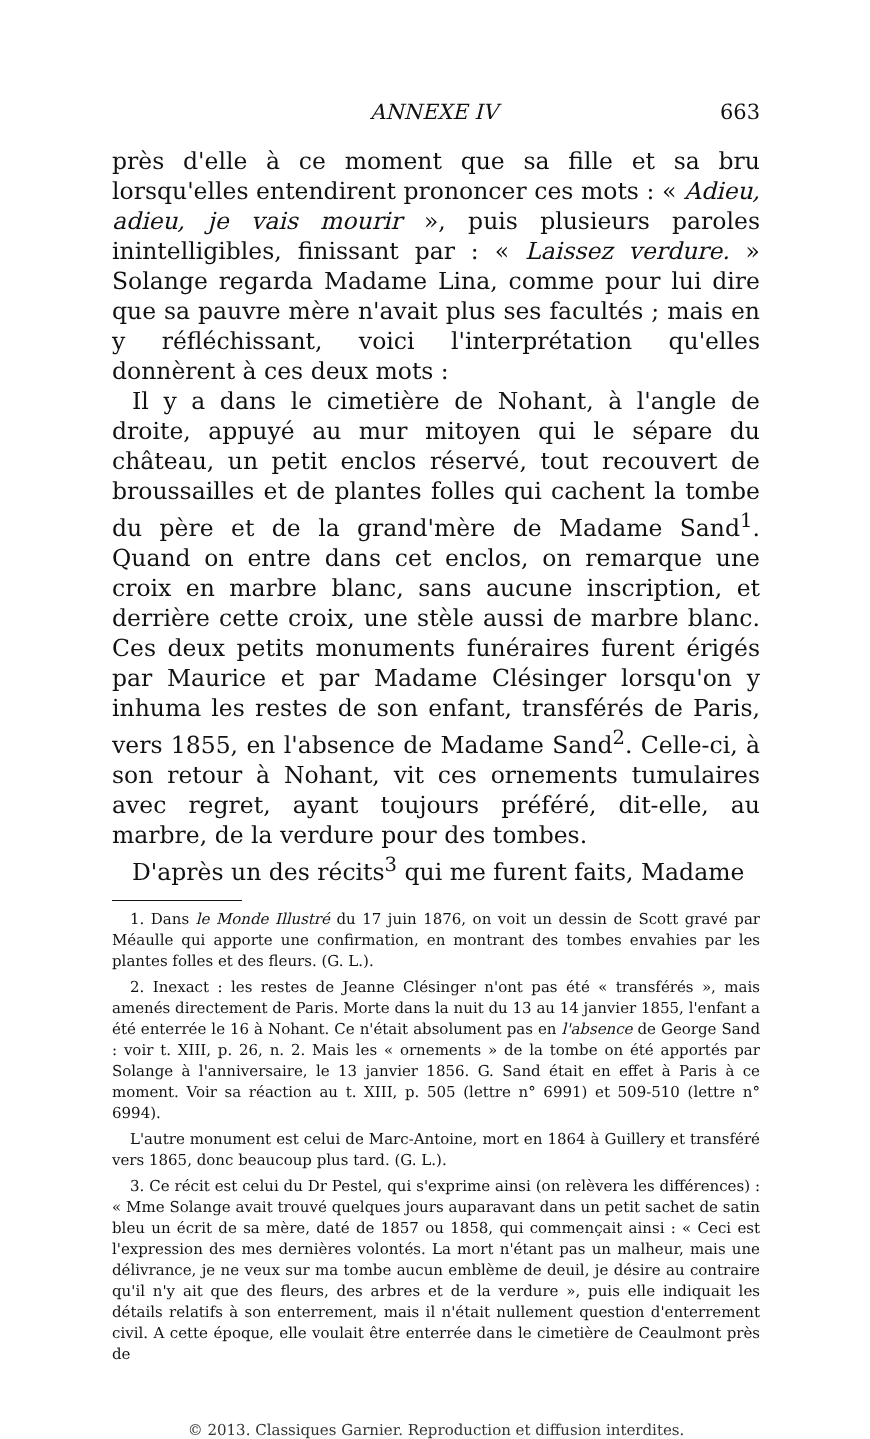ANNEXE IV 663
près d'elle à ce moment que sa fille et sa bru lorsqu'elles entendirent prononcer ces mots : « Adieu, adieu, je vais mourir », puis plusieurs paroles inintelligibles, finissant par : « Laissez verdure. » Solange regarda Madame Lina, comme pour lui dire que sa pauvre mère n'avait plus ses facultés ; mais en y réfléchissant, voici l'interprétation qu'elles donnèrent à ces deux mots :
Il y a dans le cimetière de Nohant, à l'angle de droite, appuyé au mur mitoyen qui le sépare du château, un petit enclos réservé, tout recouvert de broussailles et de plantes folles qui cachent la tombe du père et de la grand'mère de Madame Sand<sup>1</sup>. Quand on entre dans cet enclos, on remarque une croix en marbre blanc, sans aucune inscription, et derrière cette croix, une stèle aussi de marbre blanc. Ces deux petits monuments funéraires furent érigés par Maurice et par Madame Clésinger lorsqu'on y inhuma les restes de son enfant, transférés de Paris, vers 1855, en l'absence de Madame Sand<sup>2</sup>. Celle-ci, à son retour à Nohant, vit ces ornements tumulaires avec regret, ayant toujours préféré, dit-elle, au marbre, de la verdure pour des tombes.
D'après un des récits<sup>3</sup> qui me furent faits, Madame
1. Dans le Monde Illustré du 17 juin 1876, on voit un dessin de Scott gravé par Méaulle qui apporte une confirmation, en montrant des tombes envahies par les plantes folles et des fleurs. (G. L.).
2. Inexact : les restes de Jeanne Clésinger n'ont pas été « transférés », mais amenés directement de Paris. Morte dans la nuit du 13 au 14 janvier 1855, l'enfant a été enterrée le 16 à Nohant. Ce n'était absolument pas en l'absence de George Sand : voir t. XIII, p. 26, n. 2. Mais les « ornements » de la tombe on été apportés par Solange à l'anniversaire, le 13 janvier 1856. G. Sand était en effet à Paris à ce moment. Voir sa réaction au t. XIII, p. 505 (lettre n° 6991) et 509-510 (lettre n° 6994).
L'autre monument est celui de Marc-Antoine, mort en 1864 à Guillery et transféré vers 1865, donc beaucoup plus tard. (G. L.).
3. Ce récit est celui du Dr Pestel, qui s'exprime ainsi (on relèvera les différences) : « Mme Solange avait trouvé quelques jours auparavant dans un petit sachet de satin bleu un écrit de sa mère, daté de 1857 ou 1858, qui commençait ainsi : « Ceci est l'expression des mes dernières volontés. La mort n'étant pas un malheur, mais une délivrance, je ne veux sur ma tombe aucun emblème de deuil, je désire au contraire qu'il n'y ait que des fleurs, des arbres et de la verdure », puis elle indiquait les détails relatifs à son enterrement, mais il n'était nullement question d'enterrement civil. A cette époque, elle voulait être enterrée dans le cimetière de Ceaulmont près de
© 2013. Classiques Garnier. Reproduction et diffusion interdites.